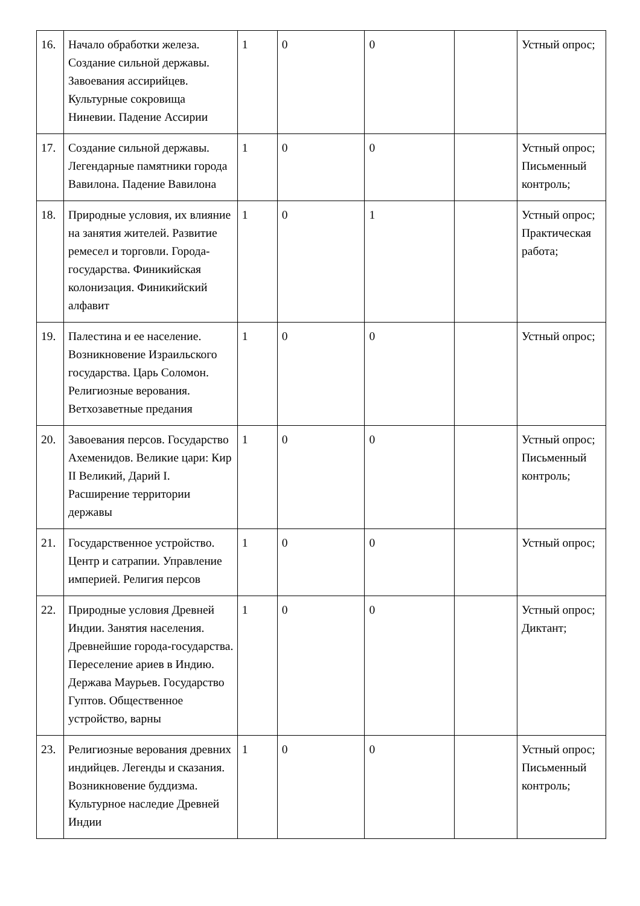| 16. | Начало обработки железа. Создание сильной державы. Завоевания ассирийцев. Культурные сокровища Ниневии. Падение Ассирии | 1 | 0 | 0 | | Устный опрос; |
| 17. | Создание сильной державы. Легендарные памятники города Вавилона. Падение Вавилона | 1 | 0 | 0 | | Устный опрос; Письменный контроль; |
| 18. | Природные условия, их влияние на занятия жителей. Развитие ремесел и торговли. Города-государства. Финикийская колонизация. Финикийский алфавит | 1 | 0 | 1 | | Устный опрос; Практическая работа; |
| 19. | Палестина и ее население. Возникновение Израильского государства. Царь Соломон. Религиозные верования. Ветхозаветные предания | 1 | 0 | 0 | | Устный опрос; |
| 20. | Завоевания персов. Государство Ахеменидов. Великие цари: Кир II Великий, Дарий I. Расширение территории державы | 1 | 0 | 0 | | Устный опрос; Письменный контроль; |
| 21. | Государственное устройство. Центр и сатрапии. Управление империей. Религия персов | 1 | 0 | 0 | | Устный опрос; |
| 22. | Природные условия Древней Индии. Занятия населения. Древнейшие города-государства. Переселение ариев в Индию. Держава Маурьев. Государство Гуптов. Общественное устройство, варны | 1 | 0 | 0 | | Устный опрос; Диктант; |
| 23. | Религиозные верования древних индийцев. Легенды и сказания. Возникновение буддизма. Культурное наследие Древней Индии | 1 | 0 | 0 | | Устный опрос; Письменный контроль; |